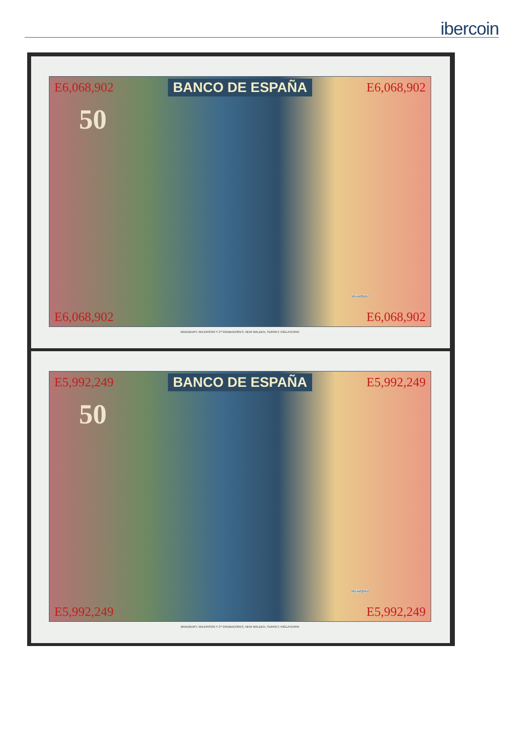ibercoin
E6,068,902 BANCO DE ESPAÑA E6,068,902
50
VELAZQUEZ
E6,068,902 E6,068,902
BRADBURY, WILKINSON Y Cª GRABADORES, NEW MALDEN, SURREY, INGLATERRA
E5,992,249 BANCO DE ESPAÑA E5,992,249
50
VELAZQUEZ
E5,992,249 E5,992,249
BRADBURY, WILKINSON Y Cª GRABADORES, NEW MALDEN, SURREY, INGLATERRA